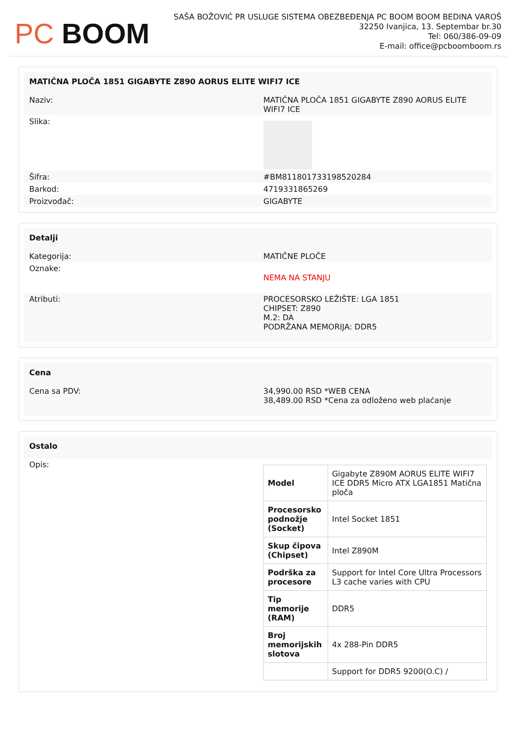PC BOOM
SAŠA BOŽOVIĆ PR USLUGE SISTEMA OBEZBEĐENJA PC BOOM BOOM BEDINA VAROŠ
32250 Ivanjica, 13. Septembar br.30
Tel: 060/386-09-09
E-mail: office@pcboomboom.rs
| MATIČNA PLOČA 1851 GIGABYTE Z890 AORUS ELITE WIFI7 ICE | |
| --- | --- |
| Naziv: | MATIČNA PLOČA 1851 GIGABYTE Z890 AORUS ELITE WIFI7 ICE |
| Slika: | |
| Šifra: | #BM811801733198520284 |
| Barkod: | 4719331865269 |
| Proizvođač: | GIGABYTE |
| Detalji | |
| --- | --- |
| Kategorija: | MATIČNE PLOČE |
| Oznake: | NEMA NA STANJU |
| Atributi: | PROCESORSKO LEŽIŠTE: LGA 1851 CHIPSET: Z890 M.2: DA PODRŽANA MEMORIJA: DDR5 |
| Cena | |
| --- | --- |
| Cena sa PDV: | 34,990.00 RSD *WEB CENA 38,489.00 RSD *Cena za odloženo web plaćanje |
| Ostalo | |
| --- | --- |
| Opis: | / Model / Gigabyte Z890M AORUS ELITE WIFI7 ICE DDR5 Micro ATX LGA1851 Matična ploča / / Procesorsko podnožje (Socket) / Intel Socket 1851 / / Skup čipova (Chipset) / Intel Z890M / / Podrška za procesore / Support for Intel Core Ultra Processors L3 cache varies with CPU / / Tip memorije (RAM) / DDR5 / / Broj memorijskih slotova / 4x 288-Pin DDR5 / / / Support for DDR5 9200(O.C) / / |